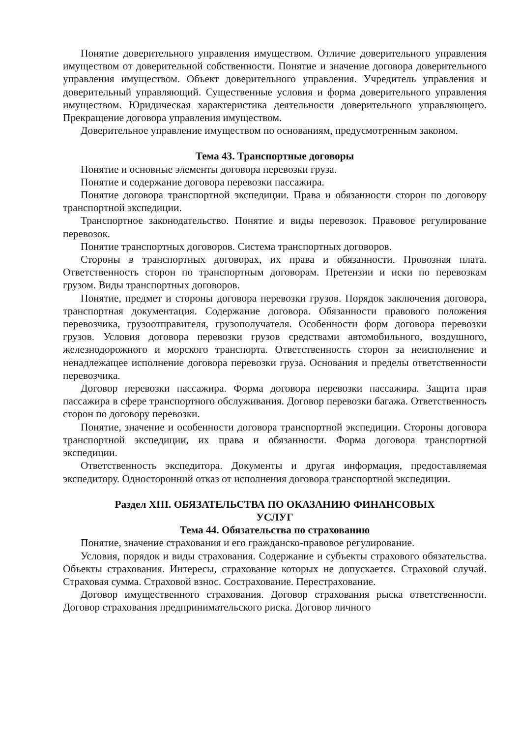Понятие доверительного управления имуществом. Отличие доверительного управления имуществом от доверительной собственности. Понятие и значение договора доверительного управления имуществом. Объект доверительного управления. Учредитель управления и доверительный управляющий. Существенные условия и форма доверительного управления имуществом. Юридическая характеристика деятельности доверительного управляющего. Прекращение договора управления имуществом.
Доверительное управление имуществом по основаниям, предусмотренным законом.
Тема 43. Транспортные договоры
Понятие и основные элементы договора перевозки груза.
Понятие и содержание договора перевозки пассажира.
Понятие договора транспортной экспедиции. Права и обязанности сторон по договору транспортной экспедиции.
Транспортное законодательство. Понятие и виды перевозок. Правовое регулирование перевозок.
Понятие транспортных договоров. Система транспортных договоров.
Стороны в транспортных договорах, их права и обязанности. Провозная плата. Ответственность сторон по транспортным договорам. Претензии и иски по перевозкам грузом. Виды транспортных договоров.
Понятие, предмет и стороны договора перевозки грузов. Порядок заключения договора, транспортная документация. Содержание договора. Обязанности правового положения перевозчика, грузоотправителя, грузополучателя. Особенности форм договора перевозки грузов. Условия договора перевозки грузов средствами автомобильного, воздушного, железнодорожного и морского транспорта. Ответственность сторон за неисполнение и ненадлежащее исполнение договора перевозки груза. Основания и пределы ответственности перевозчика.
Договор перевозки пассажира. Форма договора перевозки пассажира. Защита прав пассажира в сфере транспортного обслуживания. Договор перевозки багажа. Ответственность сторон по договору перевозки.
Понятие, значение и особенности договора транспортной экспедиции. Стороны договора транспортной экспедиции, их права и обязанности. Форма договора транспортной экспедиции.
Ответственность экспедитора. Документы и другая информация, предоставляемая экспедитору. Односторонний отказ от исполнения договора транспортной экспедиции.
Раздел XIII. ОБЯЗАТЕЛЬСТВА ПО ОКАЗАНИЮ ФИНАНСОВЫХ
УСЛУГ
Тема 44. Обязательства по страхованию
Понятие, значение страхования и его гражданско-правовое регулирование.
Условия, порядок и виды страхования. Содержание и субъекты страхового обязательства. Объекты страхования. Интересы, страхование которых не допускается. Страховой случай. Страховая сумма. Страховой взнос. Сострахование. Перестрахование.
Договор имущественного страхования. Договор страхования рыска ответственности. Договор страхования предпринимательского риска. Договор личного